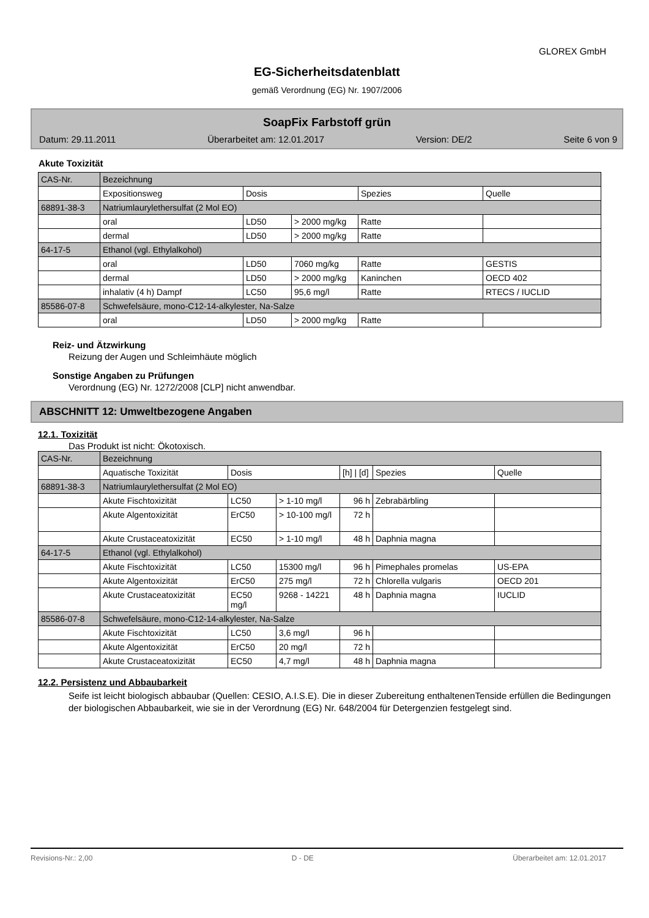GLOREX GmbH
EG-Sicherheitsdatenblatt
gemäß Verordnung (EG) Nr. 1907/2006
SoapFix Farbstoff grün
Datum: 29.11.2011 Überarbeitet am: 12.01.2017 Version: DE/2 Seite 6 von 9
Akute Toxizität
| CAS-Nr. | Bezeichnung | | | | |
| | Expositionsweg | Dosis | | Spezies | Quelle |
| 68891-38-3 | Natriumlaurylethersulfat (2 Mol EO) | | | | |
| | oral | LD50 | > 2000 mg/kg | Ratte | |
| | dermal | LD50 | > 2000 mg/kg | Ratte | |
| 64-17-5 | Ethanol (vgl. Ethylalkohol) | | | | |
| | oral | LD50 | 7060 mg/kg | Ratte | GESTIS |
| | dermal | LD50 | > 2000 mg/kg | Kaninchen | OECD 402 |
| | inhalativ (4 h) Dampf | LC50 | 95,6 mg/l | Ratte | RTECS / IUCLID |
| 85586-07-8 | Schwefelsäure, mono-C12-14-alkylester, Na-Salze | | | | |
| | oral | LD50 | > 2000 mg/kg | Ratte | |
Reiz- und Ätzwirkung
Reizung der Augen und Schleimhäute möglich
Sonstige Angaben zu Prüfungen
Verordnung (EG) Nr. 1272/2008 [CLP] nicht anwendbar.
ABSCHNITT 12: Umweltbezogene Angaben
12.1. Toxizität
Das Produkt ist nicht: Ökotoxisch.
| CAS-Nr. | Bezeichnung | | | | | |
| | Aquatische Toxizität | Dosis | | [h] / [d] | Spezies | Quelle |
| 68891-38-3 | Natriumlaurylethersulfat (2 Mol EO) | | | | | |
| | Akute Fischtoxizität | LC50 | > 1-10 mg/l | 96 h | Zebrabärbling | |
| | Akute Algentoxizität | ErC50 | > 10-100 mg/l | 72 h | | |
| | Akute Crustaceatoxizität | EC50 | > 1-10 mg/l | 48 h | Daphnia magna | |
| 64-17-5 | Ethanol (vgl. Ethylalkohol) | | | | | |
| | Akute Fischtoxizität | LC50 | 15300 mg/l | 96 h | Pimephales promelas | US-EPA |
| | Akute Algentoxizität | ErC50 | 275 mg/l | 72 h | Chlorella vulgaris | OECD 201 |
| | Akute Crustaceatoxizität | EC50 mg/l | 9268 - 14221 | 48 h | Daphnia magna | IUCLID |
| 85586-07-8 | Schwefelsäure, mono-C12-14-alkylester, Na-Salze | | | | | |
| | Akute Fischtoxizität | LC50 | 3,6 mg/l | 96 h | | |
| | Akute Algentoxizität | ErC50 | 20 mg/l | 72 h | | |
| | Akute Crustaceatoxizität | EC50 | 4,7 mg/l | 48 h | Daphnia magna | |
12.2. Persistenz und Abbaubarkeit
Seife ist leicht biologisch abbaubar (Quellen: CESIO, A.I.S.E). Die in dieser Zubereitung enthaltenenTenside erfüllen die Bedingungen der biologischen Abbaubarkeit, wie sie in der Verordnung (EG) Nr. 648/2004 für Detergenzien festgelegt sind.
Revisions-Nr.: 2,00 D - DE Überarbeitet am: 12.01.2017